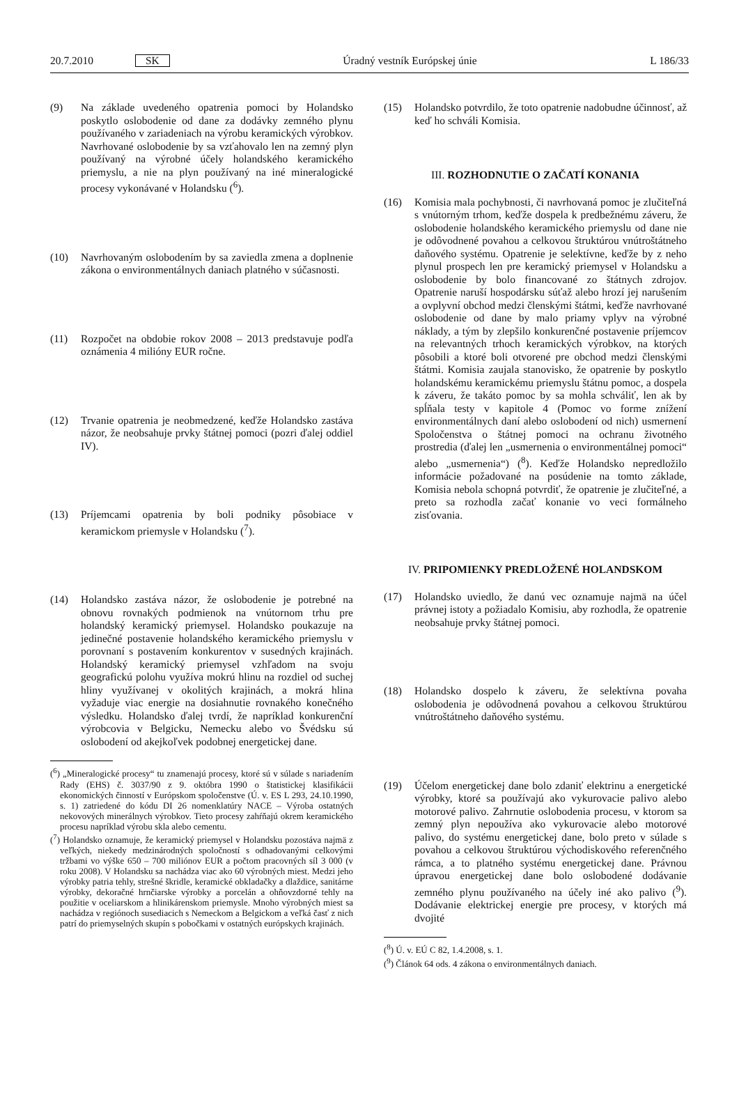20.7.2010 SK Úradný vestník Európskej únie L 186/33
(9) Na základe uvedeného opatrenia pomoci by Holandsko poskytlo oslobodenie od dane za dodávky zemného plynu používaného v zariadeniach na výrobu keramických výrobkov. Navrhované oslobodenie by sa vzťahovalo len na zemný plyn používaný na výrobné účely holandského keramického priemyslu, a nie na plyn používaný na iné mineralogické procesy vykonávané v Holandsku (<sup>6</sup>).
(10) Navrhovaným oslobodením by sa zaviedla zmena a doplnenie zákona o environmentálnych daniach platného v súčasnosti.
(11) Rozpočet na obdobie rokov 2008 – 2013 predstavuje podľa oznámenia 4 milióny EUR ročne.
(12) Trvanie opatrenia je neobmedzené, keďže Holandsko zastáva názor, že neobsahuje prvky štátnej pomoci (pozri ďalej oddiel IV).
(13) Príjemcami opatrenia by boli podniky pôsobiace v keramickom priemysle v Holandsku (<sup>7</sup>).
(14) Holandsko zastáva názor, že oslobodenie je potrebné na obnovu rovnakých podmienok na vnútornom trhu pre holandský keramický priemysel. Holandsko poukazuje na jedinečné postavenie holandského keramického priemyslu v porovnaní s postavením konkurentov v susedných krajinách. Holandský keramický priemysel vzhľadom na svoju geografickú polohu využíva mokrú hlinu na rozdiel od suchej hliny využívanej v okolitých krajinách, a mokrá hlina vyžaduje viac energie na dosiahnutie rovnakého konečného výsledku. Holandsko ďalej tvrdí, že napríklad konkurenční výrobcovia v Belgicku, Nemecku alebo vo Švédsku sú oslobodení od akejkoľvek podobnej energetickej dane.
(<sup>6</sup>) „Mineralogické procesy“ tu znamenajú procesy, ktoré sú v súlade s nariadením Rady (EHS) č. 3037/90 z 9. októbra 1990 o štatistickej klasifikácii ekonomických činností v Európskom spoločenstve (Ú. v. ES L 293, 24.10.1990, s. 1) zatriedené do kódu DI 26 nomenklatúry NACE – Výroba ostatných nekovových minerálnych výrobkov. Tieto procesy zahŕňajú okrem keramického procesu napríklad výrobu skla alebo cementu.
(<sup>7</sup>) Holandsko oznamuje, že keramický priemysel v Holandsku pozostáva najmä z veľkých, niekedy medzinárodných spoločností s odhadovanými celkovými tržbami vo výške 650 – 700 miliónov EUR a počtom pracovných síl 3 000 (v roku 2008). V Holandsku sa nachádza viac ako 60 výrobných miest. Medzi jeho výrobky patria tehly, strešné škridle, keramické obkladačky a dlaždice, sanitárne výrobky, dekoračné hrnčiarske výrobky a porcelán a ohňovzdorné tehly na použitie v oceliarskom a hlinikárenskom priemysle. Mnoho výrobných miest sa nachádza v regiónoch susediacich s Nemeckom a Belgickom a veľká časť z nich patrí do priemyselných skupín s pobočkami v ostatných európskych krajinách.
(15) Holandsko potvrdilo, že toto opatrenie nadobudne účinnosť, až keď ho schváli Komisia.
III. ROZHODNUTIE O ZAČATÍ KONANIA
(16) Komisia mala pochybnosti, či navrhovaná pomoc je zlučiteľná s vnútorným trhom, keďže dospela k predbežnému záveru, že oslobodenie holandského keramického priemyslu od dane nie je odôvodnené povahou a celkovou štruktúrou vnútroštátneho daňového systému. Opatrenie je selektívne, keďže by z neho plynul prospech len pre keramický priemysel v Holandsku a oslobodenie by bolo financované zo štátnych zdrojov. Opatrenie naruší hospodársku súťaž alebo hrozí jej narušením a ovplyvní obchod medzi členskými štátmi, keďže navrhované oslobodenie od dane by malo priamy vplyv na výrobné náklady, a tým by zlepšilo konkurenčné postavenie príjemcov na relevantných trhoch keramických výrobkov, na ktorých pôsobili a ktoré boli otvorené pre obchod medzi členskými štátmi. Komisia zaujala stanovisko, že opatrenie by poskytlo holandskému keramickému priemyslu štátnu pomoc, a dospela k záveru, že takáto pomoc by sa mohla schváliť, len ak by spĺňala testy v kapitole 4 (Pomoc vo forme znížení environmentálnych daní alebo oslobodení od nich) usmernení Spoločenstva o štátnej pomoci na ochranu životného prostredia (ďalej len „usmernenia o environmentálnej pomoci“ alebo „usmernenia“) (<sup>8</sup>). Keďže Holandsko nepredložilo informácie požadované na posúdenie na tomto základe, Komisia nebola schopná potvrdiť, že opatrenie je zlučiteľné, a preto sa rozhodla začať konanie vo veci formálneho zisťovania.
IV. PRIPOMIENKY PREDLOŽENÉ HOLANDSKOM
(17) Holandsko uviedlo, že danú vec oznamuje najmä na účel právnej istoty a požiadalo Komisiu, aby rozhodla, že opatrenie neobsahuje prvky štátnej pomoci.
(18) Holandsko dospelo k záveru, že selektívna povaha oslobodenia je odôvodnená povahou a celkovou štruktúrou vnútroštátneho daňového systému.
(19) Účelom energetickej dane bolo zdaniť elektrinu a energetické výrobky, ktoré sa používajú ako vykurovacie palivo alebo motorové palivo. Zahrnutie oslobodenia procesu, v ktorom sa zemný plyn nepoužíva ako vykurovacie alebo motorové palivo, do systému energetickej dane, bolo preto v súlade s povahou a celkovou štruktúrou východiskového referenčného rámca, a to platného systému energetickej dane. Právnou úpravou energetickej dane bolo oslobodené dodávanie zemného plynu používaného na účely iné ako palivo (<sup>9</sup>). Dodávanie elektrickej energie pre procesy, v ktorých má dvojité
(<sup>8</sup>) Ú. v. EÚ C 82, 1.4.2008, s. 1.
(<sup>9</sup>) Článok 64 ods. 4 zákona o environmentálnych daniach.